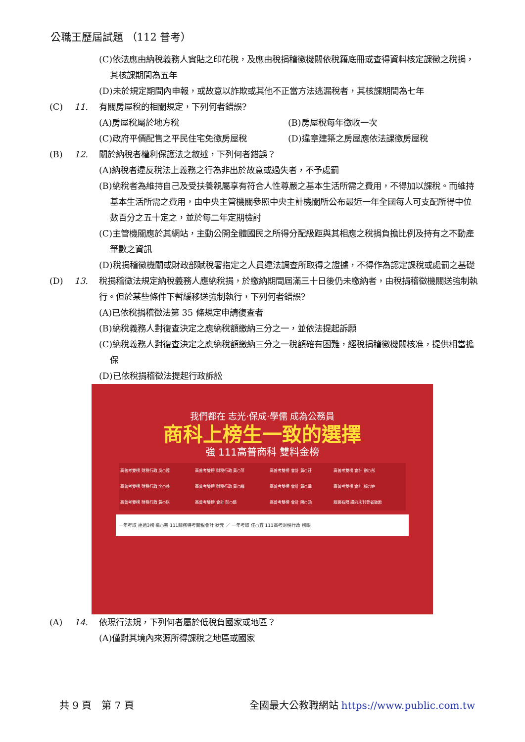公職王歷屆試題 （112 普考）
(C)依法應由納稅義務人實貼之印花稅，及應由稅捐稽徵機關依稅籍底冊或查得資料核定課徵之稅捐，其核課期間為五年
(D)未於規定期間內申報，或故意以詐欺或其他不正當方法逃漏稅者，其核課期間為七年
(C) 11. 有關房屋稅的相關規定，下列何者錯誤?
(A)房屋稅屬於地方稅 (B)房屋稅每年徵收一次
(C)政府平價配售之平民住宅免徵房屋稅 (D)違章建築之房屋應依法課徵房屋稅
(B) 12. 關於納稅者權利保護法之敘述，下列何者錯誤？
(A)納稅者違反稅法上義務之行為非出於故意或過失者，不予處罰
(B)納稅者為維持自己及受扶養親屬享有符合人性尊嚴之基本生活所需之費用，不得加以課稅。而維持基本生活所需之費用，由中央主管機關參照中央主計機關所公布最近一年全國每人可支配所得中位數百分之五十定之，並於每二年定期檢討
(C)主管機關應於其網站，主動公開全體國民之所得分配級距與其相應之稅捐負擔比例及持有之不動產筆數之資訊
(D)稅捐稽徵機關或財政部賦稅署指定之人員違法調查所取得之證據，不得作為認定課稅或處罰之基礎
(D) 13. 稅捐稽徵法規定納稅義務人應納稅捐，於繳納期間屆滿三十日後仍未繳納者，由稅捐稽徵機關送強制執行。但於某些條件下暫緩移送強制執行，下列何者錯誤?
(A)已依稅捐稽徵法第 35 條規定申請復查者
(B)納稅義務人對復查決定之應納稅額繳納三分之一，並依法提起訴願
(C)納稅義務人對復查決定之應納稅額繳納三分之一稅額確有困難，經稅捐稽徵機關核准，提供相當擔保
(D)已依稅捐稽徵法提起行政訴訟
我們都在 志光·保成·學儒 成為公務員
商科上榜生一致的選擇
強 111高普商科 雙料金榜
| 高普考雙榜 財稅行政 吳○蓉 | 高普考雙榜 財稅行政 黃○萍 | 高普考雙榜 會計 黃○莊 | 高普考雙榜 會計 劉○彤 |
| 高普考雙榜 財稅行政 李○芸 | 高普考雙榜 財稅行政 黃○麟 | 高普考雙榜 會計 黃○瑀 | 高普考雙榜 會計 賴○婷 |
| 高普考雙榜 財稅行政 黃○琪 | 高普考雙榜 會計 彭○娟 | 高普考雙榜 會計 陳○涵 | 版面有限 謹向未刊登者致歉 |
一年考取 連過3榜 楊○芸 111關務特考關稅會計 狀元 ／ 一年考取 任○宜 111高考財稅行政 榜眼
(A) 14. 依現行法規，下列何者屬於低稅負國家或地區？
(A)僅對其境內來源所得課稅之地區或國家
共 9 頁　第 7 頁 全國最大公教職網站 https://www.public.com.tw